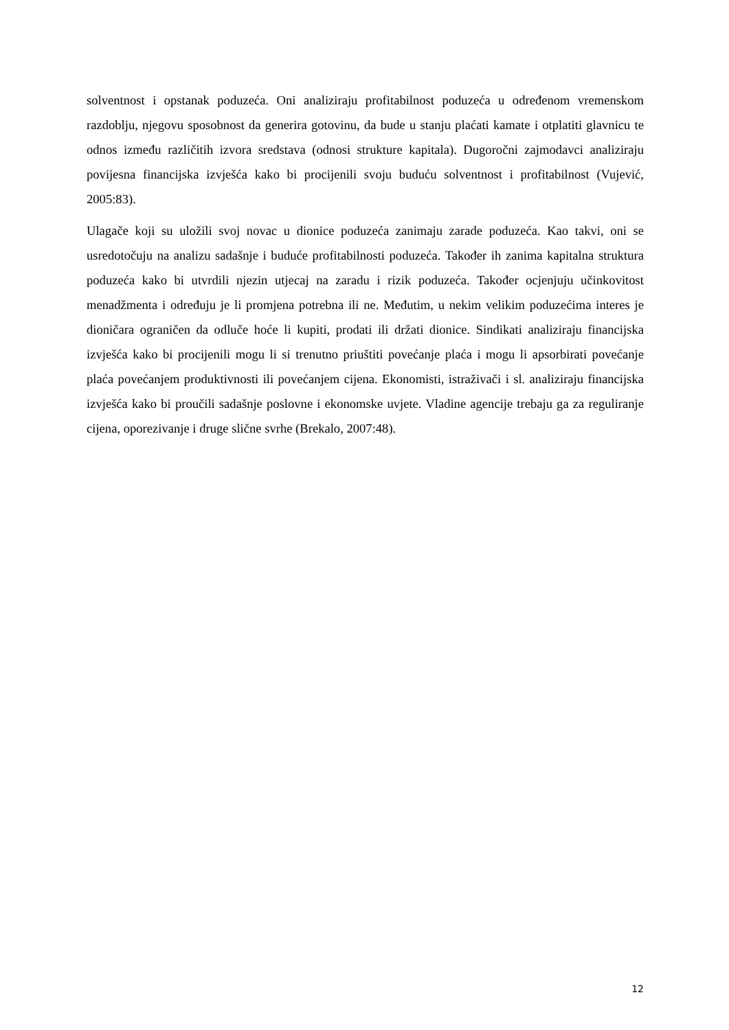solventnost i opstanak poduzeća. Oni analiziraju profitabilnost poduzeća u određenom vremenskom razdoblju, njegovu sposobnost da generira gotovinu, da bude u stanju plaćati kamate i otplatiti glavnicu te odnos između različitih izvora sredstava (odnosi strukture kapitala). Dugoročni zajmodavci analiziraju povijesna financijska izvješća kako bi procijenili svoju buduću solventnost i profitabilnost (Vujević, 2005:83).
Ulagače koji su uložili svoj novac u dionice poduzeća zanimaju zarade poduzeća. Kao takvi, oni se usredotočuju na analizu sadašnje i buduće profitabilnosti poduzeća. Također ih zanima kapitalna struktura poduzeća kako bi utvrdili njezin utjecaj na zaradu i rizik poduzeća. Također ocjenjuju učinkovitost menadžmenta i određuju je li promjena potrebna ili ne. Međutim, u nekim velikim poduzećima interes je dioničara ograničen da odluče hoće li kupiti, prodati ili držati dionice. Sindikati analiziraju financijska izvješća kako bi procijenili mogu li si trenutno priuštiti povećanje plaća i mogu li apsorbirati povećanje plaća povećanjem produktivnosti ili povećanjem cijena. Ekonomisti, istraživači i sl. analiziraju financijska izvješća kako bi proučili sadašnje poslovne i ekonomske uvjete. Vladine agencije trebaju ga za reguliranje cijena, oporezivanje i druge slične svrhe (Brekalo, 2007:48).
12